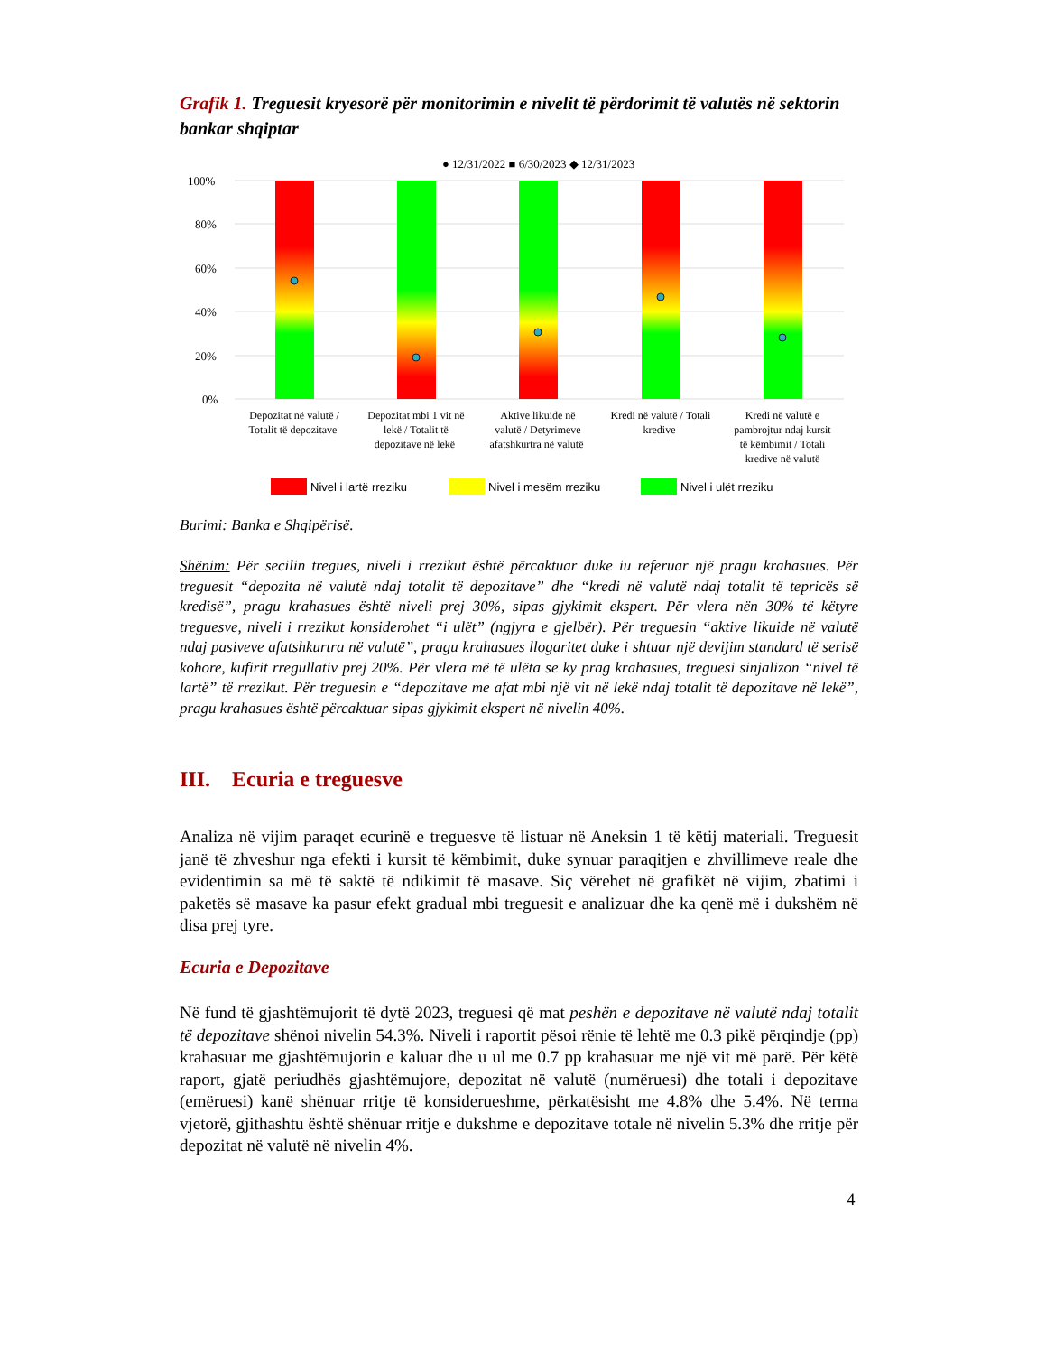Grafik 1. Treguesit kryesorë për monitorimin e nivelit të përdorimit të valutës në sektorin bankar shqiptar
● 12/31/2022 ■ 6/30/2023 ◆ 12/31/2023
100%
80%
60%
40%
20%
0%
Depozitat në valutë / Totalit të depozitave Depozitat mbi 1 vit në lekë / Totalit të depozitave në lekë Aktive likuide në valutë / Detyrimeve afatshkurtra në valutë Kredi në valutë / Totali kredive Kredi në valutë e pambrojtur ndaj kursit të këmbimit / Totali kredive në valutë
Nivel i lartë rreziku
Nivel i mesëm rreziku
Nivel i ulët rreziku
Burimi: Banka e Shqipërisë.
Shënim: Për secilin tregues, niveli i rrezikut është përcaktuar duke iu referuar një pragu krahasues. Për treguesit “depozita në valutë ndaj totalit të depozitave” dhe “kredi në valutë ndaj totalit të tepricës së kredisë”, pragu krahasues është niveli prej 30%, sipas gjykimit ekspert. Për vlera nën 30% të këtyre treguesve, niveli i rrezikut konsiderohet “i ulët” (ngjyra e gjelbër). Për treguesin “aktive likuide në valutë ndaj pasiveve afatshkurtra në valutë”, pragu krahasues llogaritet duke i shtuar një devijim standard të serisë kohore, kufirit rregullativ prej 20%. Për vlera më të ulëta se ky prag krahasues, treguesi sinjalizon “nivel të lartë” të rrezikut. Për treguesin e “depozitave me afat mbi një vit në lekë ndaj totalit të depozitave në lekë”, pragu krahasues është përcaktuar sipas gjykimit ekspert në nivelin 40%.
III. Ecuria e treguesve
Analiza në vijim paraqet ecurinë e treguesve të listuar në Aneksin 1 të këtij materiali. Treguesit janë të zhveshur nga efekti i kursit të këmbimit, duke synuar paraqitjen e zhvillimeve reale dhe evidentimin sa më të saktë të ndikimit të masave. Siç vërehet në grafikët në vijim, zbatimi i paketës së masave ka pasur efekt gradual mbi treguesit e analizuar dhe ka qenë më i dukshëm në disa prej tyre.
Ecuria e Depozitave
Në fund të gjashtëmujorit të dytë 2023, treguesi që mat peshën e depozitave në valutë ndaj totalit të depozitave shënoi nivelin 54.3%. Niveli i raportit pësoi rënie të lehtë me 0.3 pikë përqindje (pp) krahasuar me gjashtëmujorin e kaluar dhe u ul me 0.7 pp krahasuar me një vit më parë. Për këtë raport, gjatë periudhës gjashtëmujore, depozitat në valutë (numëruesi) dhe totali i depozitave (emëruesi) kanë shënuar rritje të konsiderueshme, përkatësisht me 4.8% dhe 5.4%. Në terma vjetorë, gjithashtu është shënuar rritje e dukshme e depozitave totale në nivelin 5.3% dhe rritje për depozitat në valutë në nivelin 4%.
4